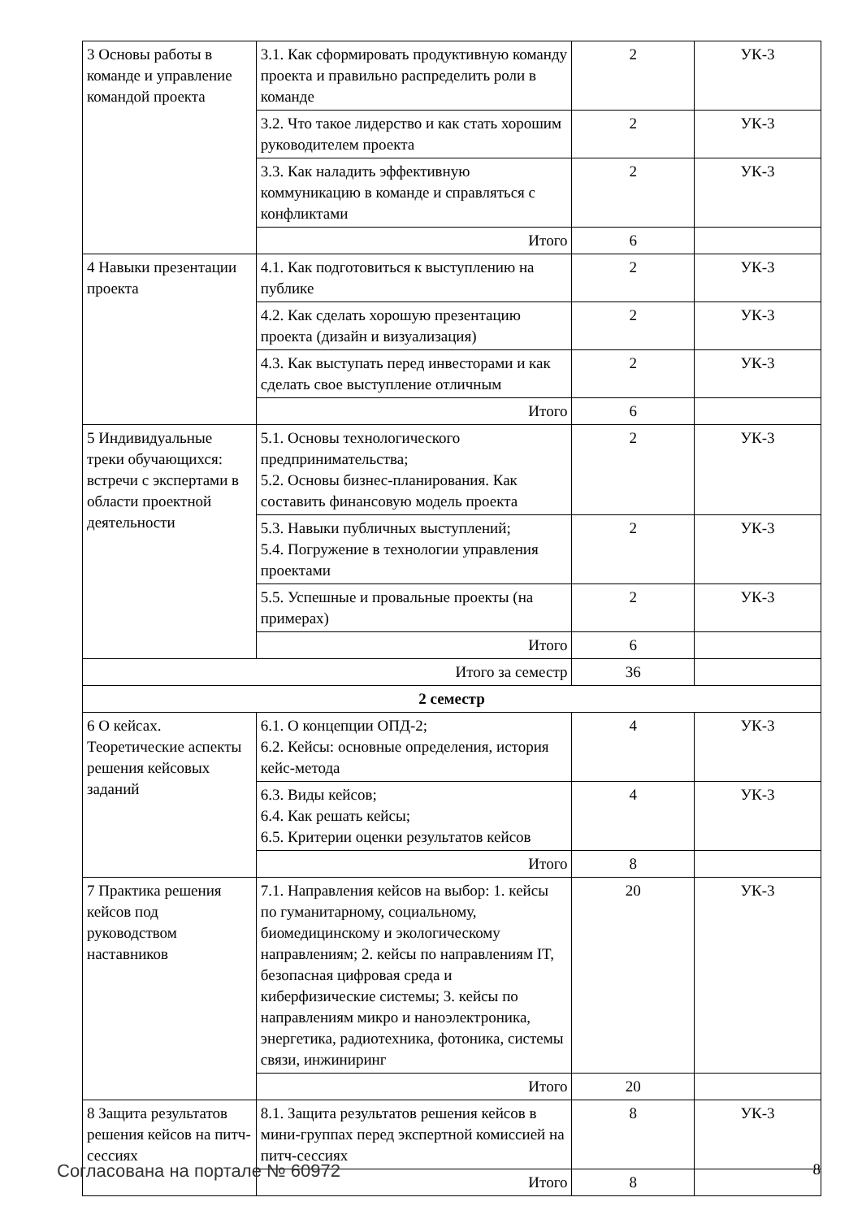| 3 Основы работы в команде и управление командой проекта | 3.1. Как сформировать продуктивную команду проекта и правильно распределить роли в команде | 2 | УК-3 |
| | 3.2. Что такое лидерство и как стать хорошим руководителем проекта | 2 | УК-3 |
| | 3.3. Как наладить эффективную коммуникацию в команде и справляться с конфликтами | 2 | УК-3 |
| | Итого | 6 | |
| 4 Навыки презентации проекта | 4.1. Как подготовиться к выступлению на публике | 2 | УК-3 |
| | 4.2. Как сделать хорошую презентацию проекта (дизайн и визуализация) | 2 | УК-3 |
| | 4.3. Как выступать перед инвесторами и как сделать свое выступление отличным | 2 | УК-3 |
| | Итого | 6 | |
| 5 Индивидуальные треки обучающихся: встречи с экспертами в области проектной деятельности | 5.1. Основы технологического предпринимательства; 5.2. Основы бизнес-планирования. Как составить финансовую модель проекта | 2 | УК-3 |
| | 5.3. Навыки публичных выступлений; 5.4. Погружение в технологии управления проектами | 2 | УК-3 |
| | 5.5. Успешные и провальные проекты (на примерах) | 2 | УК-3 |
| | Итого | 6 | |
| Итого за семестр | | 36 | |
| 2 семестр | | | |
| 6 О кейсах. Теоретические аспекты решения кейсовых заданий | 6.1. О концепции ОПД-2; 6.2. Кейсы: основные определения, история кейс-метода | 4 | УК-3 |
| | 6.3. Виды кейсов; 6.4. Как решать кейсы; 6.5. Критерии оценки результатов кейсов | 4 | УК-3 |
| | Итого | 8 | |
| 7 Практика решения кейсов под руководством наставников | 7.1. Направления кейсов на выбор: 1. кейсы по гуманитарному, социальному, биомедицинскому и экологическому направлениям; 2. кейсы по направлениям IT, безопасная цифровая среда и киберфизические системы; 3. кейсы по направлениям микро и наноэлектроника, энергетика, радиотехника, фотоника, системы связи, инжиниринг | 20 | УК-3 |
| | Итого | 20 | |
| 8 Защита результатов решения кейсов на питч-сессиях | 8.1. Защита результатов решения кейсов в мини-группах перед экспертной комиссией на питч-сессиях | 8 | УК-3 |
| | Итого | 8 | |
Согласована на портале № 60972 8